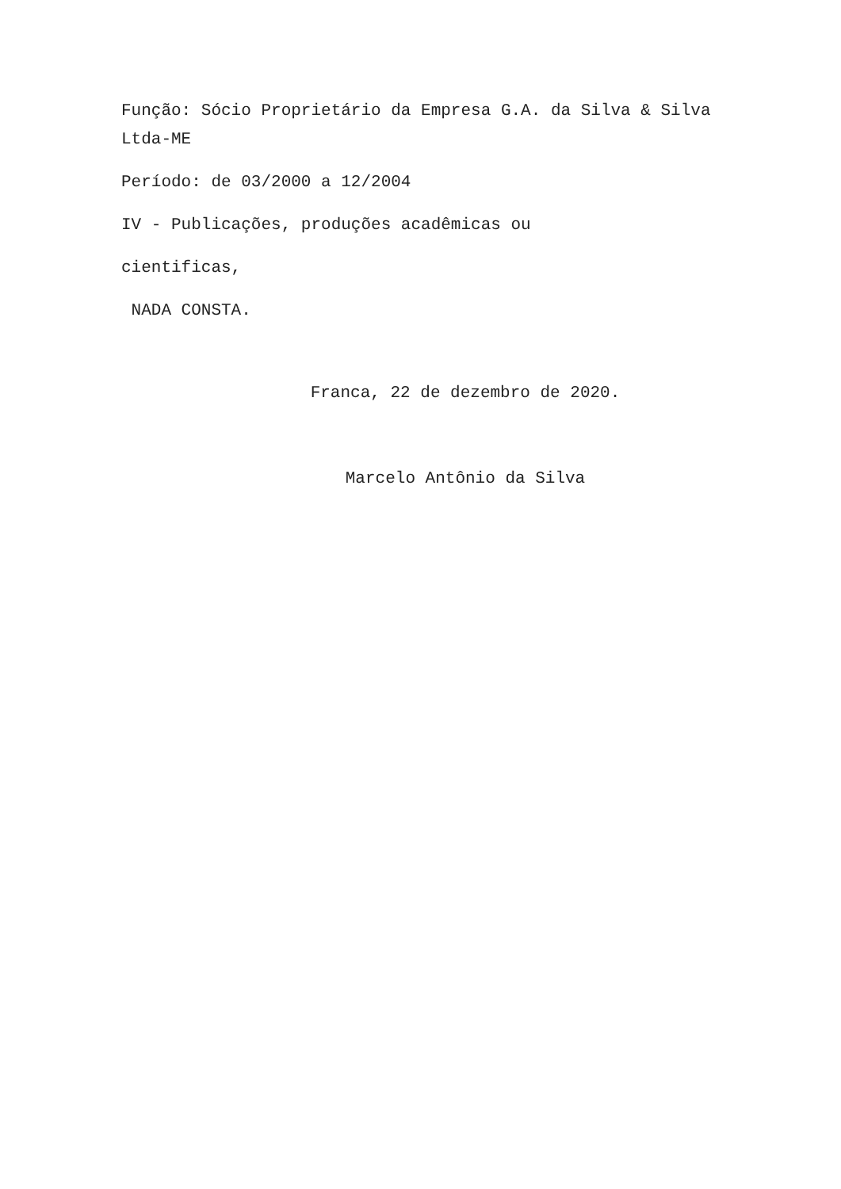Função: Sócio Proprietário da Empresa G.A. da Silva & Silva Ltda-ME
Período: de 03/2000 a 12/2004
IV - Publicações, produções acadêmicas ou
cientificas,
NADA CONSTA.
Franca, 22 de dezembro de 2020.
Marcelo Antônio da Silva